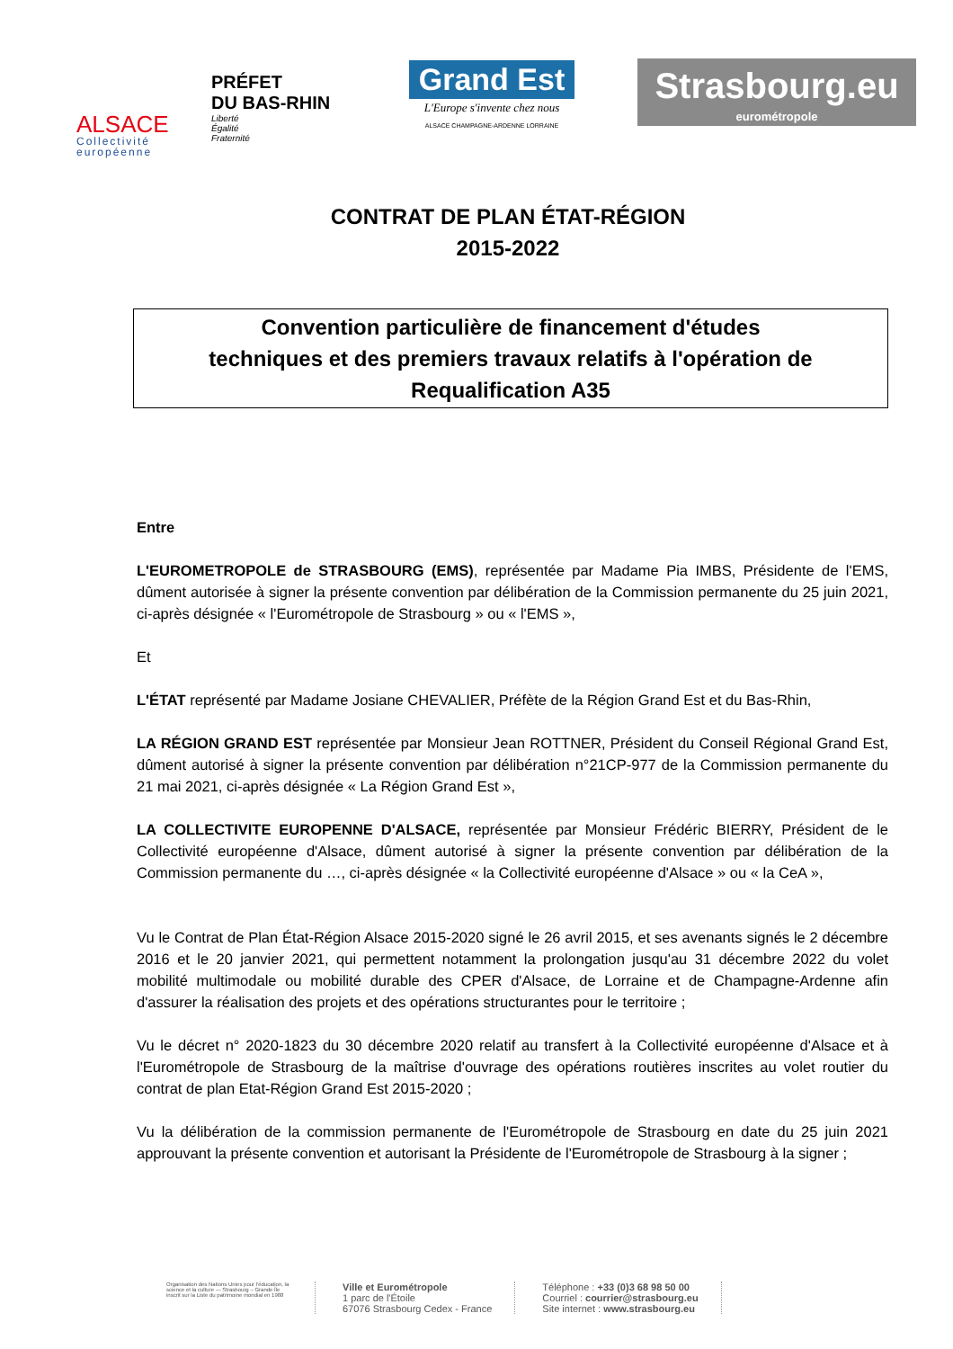ALSACE
Collectivité européenne
PRÉFET
DU BAS-RHIN
Liberté
Égalité
Fraternité
Grand Est
L'Europe s'invente chez nous
ALSACE CHAMPAGNE-ARDENNE LORRAINE
Strasbourg.eu
eurométropole
CONTRAT DE PLAN ÉTAT-RÉGION
2015-2022
Convention particulière de financement d'études
techniques et des premiers travaux relatifs à l'opération de
Requalification A35
Entre
L'EUROMETROPOLE de STRASBOURG (EMS), représentée par Madame Pia IMBS, Présidente de l'EMS, dûment autorisée à signer la présente convention par délibération de la Commission permanente du 25 juin 2021, ci-après désignée « l'Eurométropole de Strasbourg » ou « l'EMS »,
Et
L'ÉTAT représenté par Madame Josiane CHEVALIER, Préfète de la Région Grand Est et du Bas-Rhin,
LA RÉGION GRAND EST représentée par Monsieur Jean ROTTNER, Président du Conseil Régional Grand Est, dûment autorisé à signer la présente convention par délibération n°21CP-977 de la Commission permanente du 21 mai 2021, ci-après désignée « La Région Grand Est »,
LA COLLECTIVITE EUROPENNE D'ALSACE, représentée par Monsieur Frédéric BIERRY, Président de le Collectivité européenne d'Alsace, dûment autorisé à signer la présente convention par délibération de la Commission permanente du …, ci-après désignée « la Collectivité européenne d'Alsace » ou « la CeA »,
Vu le Contrat de Plan État-Région Alsace 2015-2020 signé le 26 avril 2015, et ses avenants signés le 2 décembre 2016 et le 20 janvier 2021, qui permettent notamment la prolongation jusqu'au 31 décembre 2022 du volet mobilité multimodale ou mobilité durable des CPER d'Alsace, de Lorraine et de Champagne-Ardenne afin d'assurer la réalisation des projets et des opérations structurantes pour le territoire ;
Vu le décret n° 2020-1823 du 30 décembre 2020 relatif au transfert à la Collectivité européenne d'Alsace et à l'Eurométropole de Strasbourg de la maîtrise d'ouvrage des opérations routières inscrites au volet routier du contrat de plan Etat-Région Grand Est 2015-2020 ;
Vu la délibération de la commission permanente de l'Eurométropole de Strasbourg en date du 25 juin 2021 approuvant la présente convention et autorisant la Présidente de l'Eurométropole de Strasbourg à la signer ;
Organisation des Nations Unies pour l'éducation, la science et la culture — Strasbourg – Grande Île inscrit sur la Liste du patrimoine mondial en 1988
Ville et Eurométropole
1 parc de l'Étoile
67076 Strasbourg Cedex - France
Téléphone : +33 (0)3 68 98 50 00
Courriel : courrier@strasbourg.eu
Site internet : www.strasbourg.eu